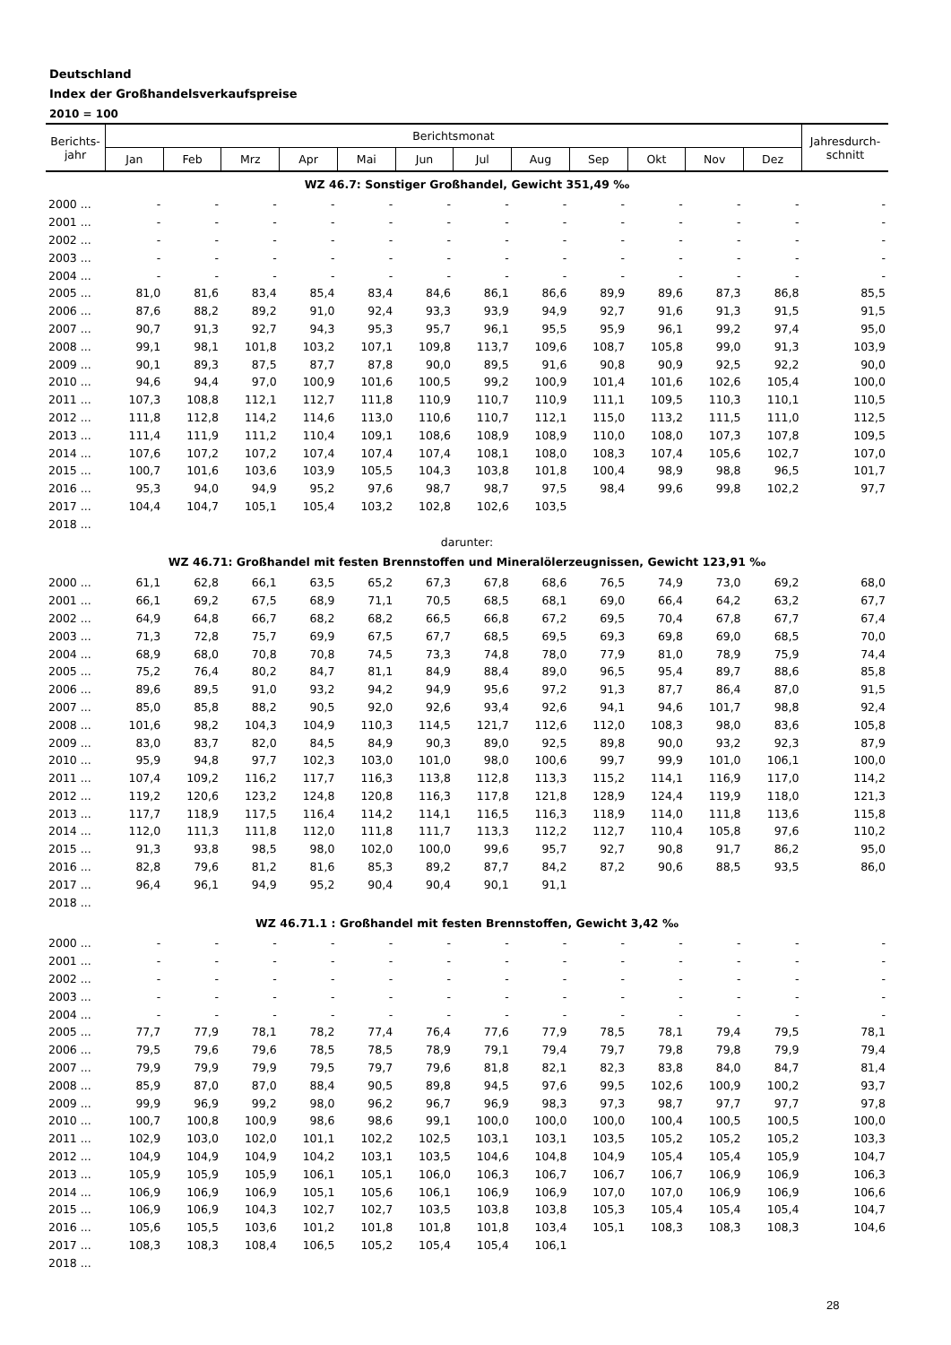Deutschland
Index der Großhandelsverkaufspreise
2010 = 100
| Berichts- jahr | Berichtsmonat | | | | | | | | | | | | Jahresdurch- schnitt |
| --- | --- | --- | --- | --- | --- | --- | --- | --- | --- | --- | --- | --- | --- |
| | Jan | Feb | Mrz | Apr | Mai | Jun | Jul | Aug | Sep | Okt | Nov | Dez | |
| WZ 46.7: Sonstiger Großhandel, Gewicht 351,49 ‰ | | | | | | | | | | | | | |
| 2000 ... | - | - | - | - | - | - | - | - | - | - | - | - | - |
| 2001 ... | - | - | - | - | - | - | - | - | - | - | - | - | - |
| 2002 ... | - | - | - | - | - | - | - | - | - | - | - | - | - |
| 2003 ... | - | - | - | - | - | - | - | - | - | - | - | - | - |
| 2004 ... | - | - | - | - | - | - | - | - | - | - | - | - | - |
| 2005 ... | 81,0 | 81,6 | 83,4 | 85,4 | 83,4 | 84,6 | 86,1 | 86,6 | 89,9 | 89,6 | 87,3 | 86,8 | 85,5 |
| 2006 ... | 87,6 | 88,2 | 89,2 | 91,0 | 92,4 | 93,3 | 93,9 | 94,9 | 92,7 | 91,6 | 91,3 | 91,5 | 91,5 |
| 2007 ... | 90,7 | 91,3 | 92,7 | 94,3 | 95,3 | 95,7 | 96,1 | 95,5 | 95,9 | 96,1 | 99,2 | 97,4 | 95,0 |
| 2008 ... | 99,1 | 98,1 | 101,8 | 103,2 | 107,1 | 109,8 | 113,7 | 109,6 | 108,7 | 105,8 | 99,0 | 91,3 | 103,9 |
| 2009 ... | 90,1 | 89,3 | 87,5 | 87,7 | 87,8 | 90,0 | 89,5 | 91,6 | 90,8 | 90,9 | 92,5 | 92,2 | 90,0 |
| 2010 ... | 94,6 | 94,4 | 97,0 | 100,9 | 101,6 | 100,5 | 99,2 | 100,9 | 101,4 | 101,6 | 102,6 | 105,4 | 100,0 |
| 2011 ... | 107,3 | 108,8 | 112,1 | 112,7 | 111,8 | 110,9 | 110,7 | 110,9 | 111,1 | 109,5 | 110,3 | 110,1 | 110,5 |
| 2012 ... | 111,8 | 112,8 | 114,2 | 114,6 | 113,0 | 110,6 | 110,7 | 112,1 | 115,0 | 113,2 | 111,5 | 111,0 | 112,5 |
| 2013 ... | 111,4 | 111,9 | 111,2 | 110,4 | 109,1 | 108,6 | 108,9 | 108,9 | 110,0 | 108,0 | 107,3 | 107,8 | 109,5 |
| 2014 ... | 107,6 | 107,2 | 107,2 | 107,4 | 107,4 | 107,4 | 108,1 | 108,0 | 108,3 | 107,4 | 105,6 | 102,7 | 107,0 |
| 2015 ... | 100,7 | 101,6 | 103,6 | 103,9 | 105,5 | 104,3 | 103,8 | 101,8 | 100,4 | 98,9 | 98,8 | 96,5 | 101,7 |
| 2016 ... | 95,3 | 94,0 | 94,9 | 95,2 | 97,6 | 98,7 | 98,7 | 97,5 | 98,4 | 99,6 | 99,8 | 102,2 | 97,7 |
| 2017 ... | 104,4 | 104,7 | 105,1 | 105,4 | 103,2 | 102,8 | 102,6 | 103,5 | | | | | |
| 2018 ... | | | | | | | | | | | | | |
| darunter: | | | | | | | | | | | | | |
| WZ 46.71: Großhandel mit festen Brennstoffen und Mineralölerzeugnissen, Gewicht 123,91 ‰ | | | | | | | | | | | | | |
| 2000 ... | 61,1 | 62,8 | 66,1 | 63,5 | 65,2 | 67,3 | 67,8 | 68,6 | 76,5 | 74,9 | 73,0 | 69,2 | 68,0 |
| 2001 ... | 66,1 | 69,2 | 67,5 | 68,9 | 71,1 | 70,5 | 68,5 | 68,1 | 69,0 | 66,4 | 64,2 | 63,2 | 67,7 |
| 2002 ... | 64,9 | 64,8 | 66,7 | 68,2 | 68,2 | 66,5 | 66,8 | 67,2 | 69,5 | 70,4 | 67,8 | 67,7 | 67,4 |
| 2003 ... | 71,3 | 72,8 | 75,7 | 69,9 | 67,5 | 67,7 | 68,5 | 69,5 | 69,3 | 69,8 | 69,0 | 68,5 | 70,0 |
| 2004 ... | 68,9 | 68,0 | 70,8 | 70,8 | 74,5 | 73,3 | 74,8 | 78,0 | 77,9 | 81,0 | 78,9 | 75,9 | 74,4 |
| 2005 ... | 75,2 | 76,4 | 80,2 | 84,7 | 81,1 | 84,9 | 88,4 | 89,0 | 96,5 | 95,4 | 89,7 | 88,6 | 85,8 |
| 2006 ... | 89,6 | 89,5 | 91,0 | 93,2 | 94,2 | 94,9 | 95,6 | 97,2 | 91,3 | 87,7 | 86,4 | 87,0 | 91,5 |
| 2007 ... | 85,0 | 85,8 | 88,2 | 90,5 | 92,0 | 92,6 | 93,4 | 92,6 | 94,1 | 94,6 | 101,7 | 98,8 | 92,4 |
| 2008 ... | 101,6 | 98,2 | 104,3 | 104,9 | 110,3 | 114,5 | 121,7 | 112,6 | 112,0 | 108,3 | 98,0 | 83,6 | 105,8 |
| 2009 ... | 83,0 | 83,7 | 82,0 | 84,5 | 84,9 | 90,3 | 89,0 | 92,5 | 89,8 | 90,0 | 93,2 | 92,3 | 87,9 |
| 2010 ... | 95,9 | 94,8 | 97,7 | 102,3 | 103,0 | 101,0 | 98,0 | 100,6 | 99,7 | 99,9 | 101,0 | 106,1 | 100,0 |
| 2011 ... | 107,4 | 109,2 | 116,2 | 117,7 | 116,3 | 113,8 | 112,8 | 113,3 | 115,2 | 114,1 | 116,9 | 117,0 | 114,2 |
| 2012 ... | 119,2 | 120,6 | 123,2 | 124,8 | 120,8 | 116,3 | 117,8 | 121,8 | 128,9 | 124,4 | 119,9 | 118,0 | 121,3 |
| 2013 ... | 117,7 | 118,9 | 117,5 | 116,4 | 114,2 | 114,1 | 116,5 | 116,3 | 118,9 | 114,0 | 111,8 | 113,6 | 115,8 |
| 2014 ... | 112,0 | 111,3 | 111,8 | 112,0 | 111,8 | 111,7 | 113,3 | 112,2 | 112,7 | 110,4 | 105,8 | 97,6 | 110,2 |
| 2015 ... | 91,3 | 93,8 | 98,5 | 98,0 | 102,0 | 100,0 | 99,6 | 95,7 | 92,7 | 90,8 | 91,7 | 86,2 | 95,0 |
| 2016 ... | 82,8 | 79,6 | 81,2 | 81,6 | 85,3 | 89,2 | 87,7 | 84,2 | 87,2 | 90,6 | 88,5 | 93,5 | 86,0 |
| 2017 ... | 96,4 | 96,1 | 94,9 | 95,2 | 90,4 | 90,4 | 90,1 | 91,1 | | | | | |
| 2018 ... | | | | | | | | | | | | | |
| WZ 46.71.1 : Großhandel mit festen Brennstoffen, Gewicht 3,42 ‰ | | | | | | | | | | | | | |
| 2000 ... | - | - | - | - | - | - | - | - | - | - | - | - | - |
| 2001 ... | - | - | - | - | - | - | - | - | - | - | - | - | - |
| 2002 ... | - | - | - | - | - | - | - | - | - | - | - | - | - |
| 2003 ... | - | - | - | - | - | - | - | - | - | - | - | - | - |
| 2004 ... | - | - | - | - | - | - | - | - | - | - | - | - | - |
| 2005 ... | 77,7 | 77,9 | 78,1 | 78,2 | 77,4 | 76,4 | 77,6 | 77,9 | 78,5 | 78,1 | 79,4 | 79,5 | 78,1 |
| 2006 ... | 79,5 | 79,6 | 79,6 | 78,5 | 78,5 | 78,9 | 79,1 | 79,4 | 79,7 | 79,8 | 79,8 | 79,9 | 79,4 |
| 2007 ... | 79,9 | 79,9 | 79,9 | 79,5 | 79,7 | 79,6 | 81,8 | 82,1 | 82,3 | 83,8 | 84,0 | 84,7 | 81,4 |
| 2008 ... | 85,9 | 87,0 | 87,0 | 88,4 | 90,5 | 89,8 | 94,5 | 97,6 | 99,5 | 102,6 | 100,9 | 100,2 | 93,7 |
| 2009 ... | 99,9 | 96,9 | 99,2 | 98,0 | 96,2 | 96,7 | 96,9 | 98,3 | 97,3 | 98,7 | 97,7 | 97,7 | 97,8 |
| 2010 ... | 100,7 | 100,8 | 100,9 | 98,6 | 98,6 | 99,1 | 100,0 | 100,0 | 100,0 | 100,4 | 100,5 | 100,5 | 100,0 |
| 2011 ... | 102,9 | 103,0 | 102,0 | 101,1 | 102,2 | 102,5 | 103,1 | 103,1 | 103,5 | 105,2 | 105,2 | 105,2 | 103,3 |
| 2012 ... | 104,9 | 104,9 | 104,9 | 104,2 | 103,1 | 103,5 | 104,6 | 104,8 | 104,9 | 105,4 | 105,4 | 105,9 | 104,7 |
| 2013 ... | 105,9 | 105,9 | 105,9 | 106,1 | 105,1 | 106,0 | 106,3 | 106,7 | 106,7 | 106,7 | 106,9 | 106,9 | 106,3 |
| 2014 ... | 106,9 | 106,9 | 106,9 | 105,1 | 105,6 | 106,1 | 106,9 | 106,9 | 107,0 | 107,0 | 106,9 | 106,9 | 106,6 |
| 2015 ... | 106,9 | 106,9 | 104,3 | 102,7 | 102,7 | 103,5 | 103,8 | 103,8 | 105,3 | 105,4 | 105,4 | 105,4 | 104,7 |
| 2016 ... | 105,6 | 105,5 | 103,6 | 101,2 | 101,8 | 101,8 | 101,8 | 103,4 | 105,1 | 108,3 | 108,3 | 108,3 | 104,6 |
| 2017 ... | 108,3 | 108,3 | 108,4 | 106,5 | 105,2 | 105,4 | 105,4 | 106,1 | | | | | |
| 2018 ... | | | | | | | | | | | | | |
28